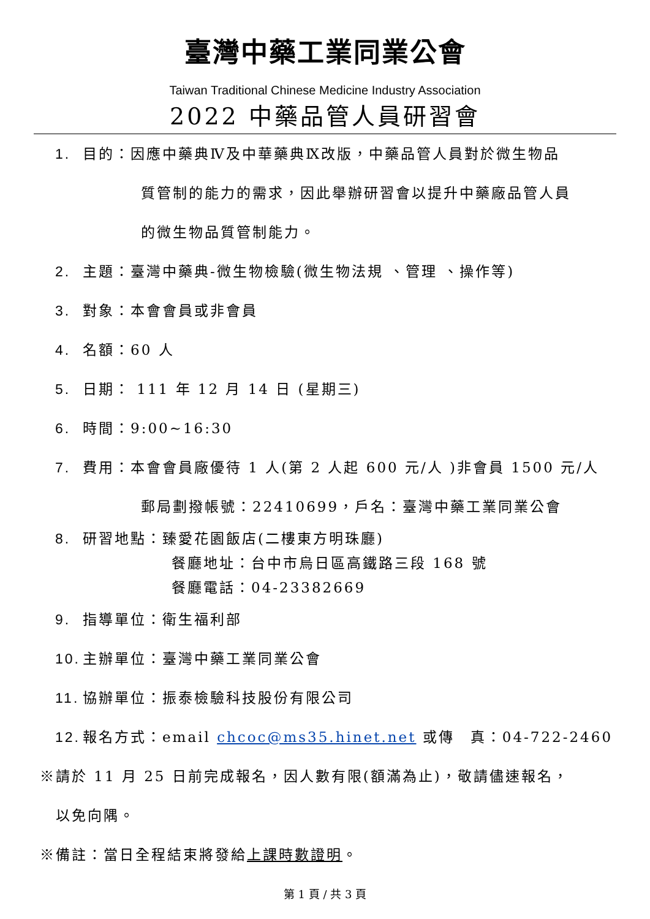臺灣中藥工業同業公會
Taiwan Traditional Chinese Medicine Industry Association
2022 中藥品管人員研習會
1. 目的：因應中藥典Ⅳ及中華藥典Ⅸ改版，中藥品管人員對於微生物品
質管制的能力的需求，因此舉辦研習會以提升中藥廠品管人員
的微生物品質管制能力。
2. 主題：臺灣中藥典-微生物檢驗(微生物法規 、管理 、操作等)
3. 對象：本會會員或非會員
4. 名額：60 人
5. 日期： 111 年 12 月 14 日 (星期三)
6. 時間：9:00~16:30
7. 費用：本會會員廠優待 1 人(第 2 人起 600 元/人 )非會員 1500 元/人
郵局劃撥帳號：22410699，戶名：臺灣中藥工業同業公會
8. 研習地點：臻愛花園飯店(二樓東方明珠廳)
餐廳地址：台中市烏日區高鐵路三段 168 號
餐廳電話：04-23382669
9. 指導單位：衛生福利部
10. 主辦單位：臺灣中藥工業同業公會
11. 協辦單位：振泰檢驗科技股份有限公司
12. 報名方式：email chcoc@ms35.hinet.net 或傳　真：04-722-2460
※請於 11 月 25 日前完成報名，因人數有限(額滿為止)，敬請儘速報名，
　以免向隅。
※備註：當日全程結束將發給上課時數證明。
第 1 頁 / 共 3 頁